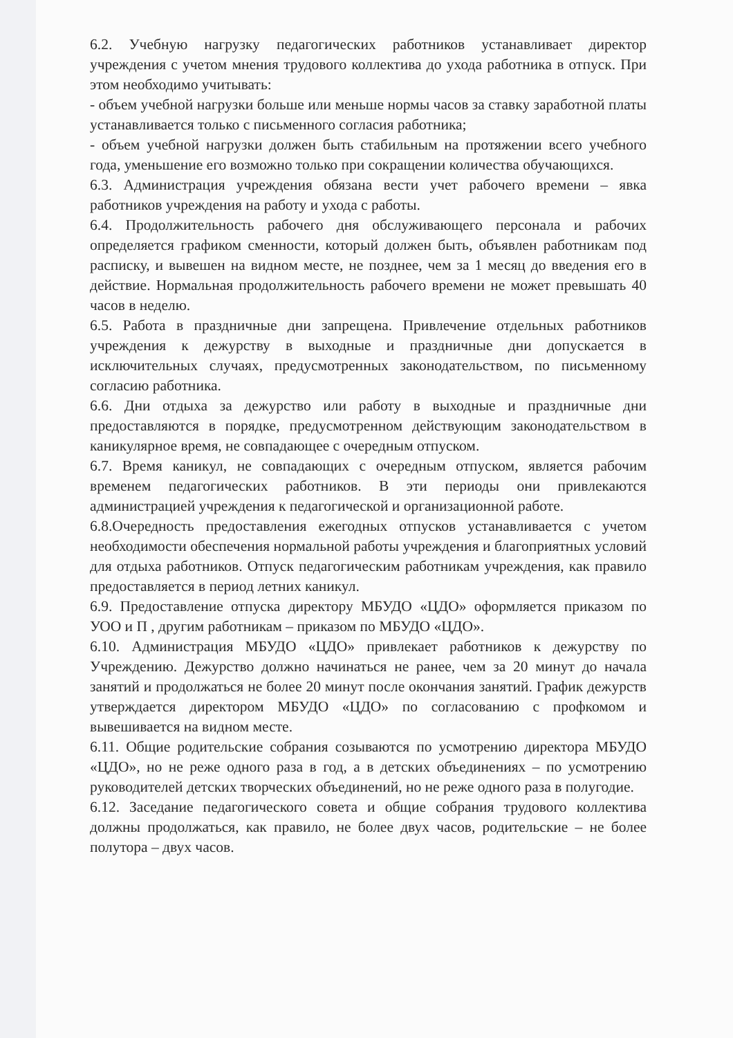6.2. Учебную нагрузку педагогических работников устанавливает директор учреждения с учетом мнения трудового коллектива до ухода работника в отпуск. При этом необходимо учитывать:
- объем учебной нагрузки больше или меньше нормы часов за ставку заработной платы устанавливается только с письменного согласия работника;
- объем учебной нагрузки должен быть стабильным на протяжении всего учебного года, уменьшение его возможно только при сокращении количества обучающихся.
6.3. Администрация учреждения обязана вести учет рабочего времени – явка работников учреждения на работу и ухода с работы.
6.4. Продолжительность рабочего дня обслуживающего персонала и рабочих определяется графиком сменности, который должен быть, объявлен работникам под расписку, и вывешен на видном месте, не позднее, чем за 1 месяц до введения его в действие. Нормальная продолжительность рабочего времени не может превышать 40 часов в неделю.
6.5. Работа в праздничные дни запрещена. Привлечение отдельных работников учреждения к дежурству в выходные и праздничные дни допускается в исключительных случаях, предусмотренных законодательством, по письменному согласию работника.
6.6. Дни отдыха за дежурство или работу в выходные и праздничные дни предоставляются в порядке, предусмотренном действующим законодательством в каникулярное время, не совпадающее с очередным отпуском.
6.7. Время каникул, не совпадающих с очередным отпуском, является рабочим временем педагогических работников. В эти периоды они привлекаются администрацией учреждения к педагогической и организационной работе.
6.8.Очередность предоставления ежегодных отпусков устанавливается с учетом необходимости обеспечения нормальной работы учреждения и благоприятных условий для отдыха работников. Отпуск педагогическим работникам учреждения, как правило предоставляется в период летних каникул.
6.9. Предоставление отпуска директору МБУДО «ЦДО» оформляется приказом по УОО и П , другим работникам – приказом по МБУДО «ЦДО».
6.10. Администрация МБУДО «ЦДО» привлекает работников к дежурству по Учреждению. Дежурство должно начинаться не ранее, чем за 20 минут до начала занятий и продолжаться не более 20 минут после окончания занятий. График дежурств утверждается директором МБУДО «ЦДО» по согласованию с профкомом и вывешивается на видном месте.
6.11. Общие родительские собрания созываются по усмотрению директора МБУДО «ЦДО», но не реже одного раза в год, а в детских объединениях – по усмотрению руководителей детских творческих объединений, но не реже одного раза в полугодие.
6.12. Заседание педагогического совета и общие собрания трудового коллектива должны продолжаться, как правило, не более двух часов, родительские – не более полутора – двух часов.